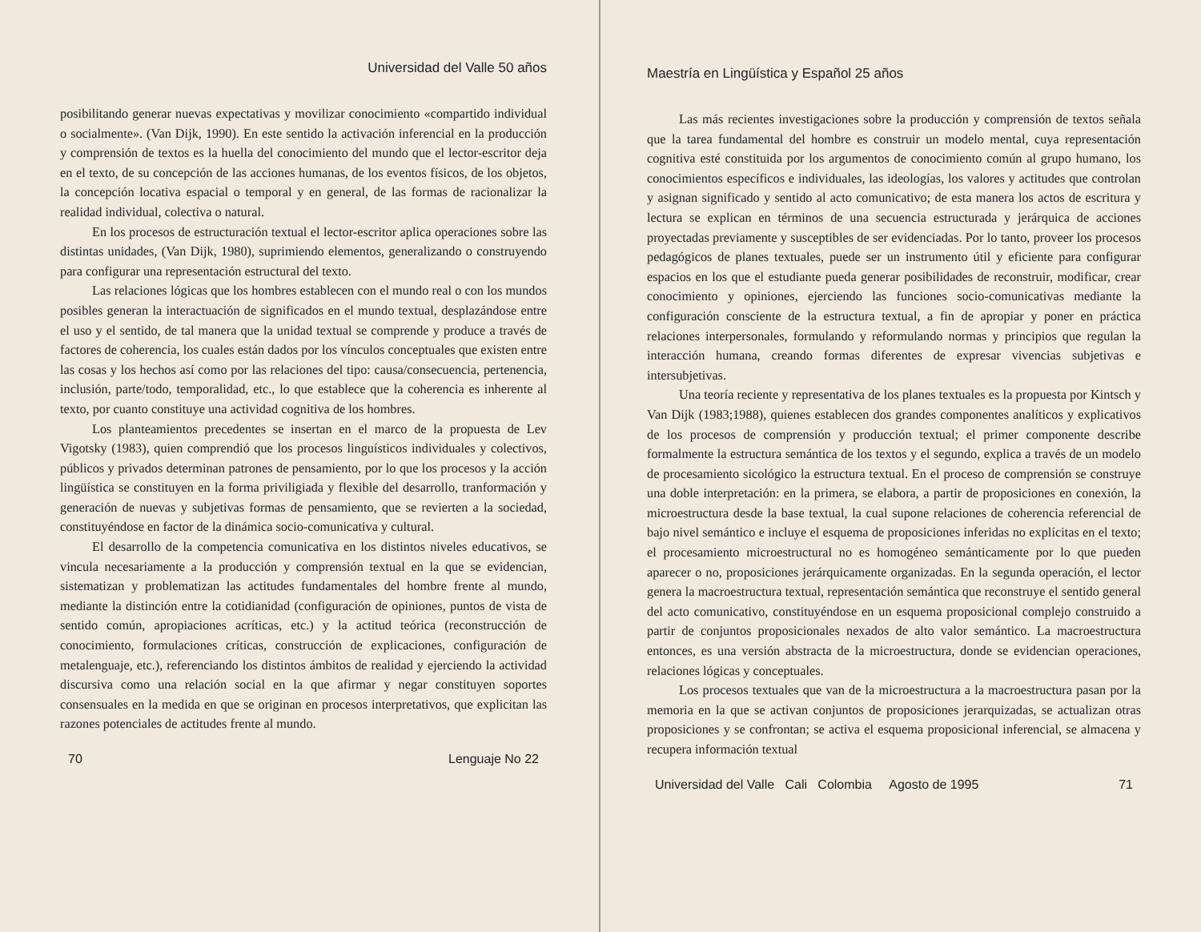Universidad del Valle 50 años
posibilitando generar nuevas expectativas y movilizar conocimiento «compartido individual o socialmente». (Van Dijk, 1990). En este sentido la activación inferencial en la producción y comprensión de textos es la huella del conocimiento del mundo que el lector-escritor deja en el texto, de su concepción de las acciones humanas, de los eventos físicos, de los objetos, la concepción locativa espacial o temporal y en general, de las formas de racionalizar la realidad individual, colectiva o natural.
En los procesos de estructuración textual el lector-escritor aplica operaciones sobre las distintas unidades, (Van Dijk, 1980), suprimiendo elementos, generalizando o construyendo para configurar una representación estructural del texto.
Las relaciones lógicas que los hombres establecen con el mundo real o con los mundos posibles generan la interactuación de significados en el mundo textual, desplazándose entre el uso y el sentido, de tal manera que la unidad textual se comprende y produce a través de factores de coherencia, los cuales están dados por los vínculos conceptuales que existen entre las cosas y los hechos así como por las relaciones del tipo: causa/consecuencia, pertenencia, inclusión, parte/todo, temporalidad, etc., lo que establece que la coherencia es inherente al texto, por cuanto constituye una actividad cognitiva de los hombres.
Los planteamientos precedentes se insertan en el marco de la propuesta de Lev Vigotsky (1983), quien comprendió que los procesos linguísticos individuales y colectivos, públicos y privados determinan patrones de pensamiento, por lo que los procesos y la acción lingüística se constituyen en la forma priviligiada y flexible del desarrollo, tranformación y generación de nuevas y subjetivas formas de pensamiento, que se revierten a la sociedad, constituyéndose en factor de la dinámica socio-comunicativa y cultural.
El desarrollo de la competencia comunicativa en los distintos niveles educativos, se vincula necesariamente a la producción y comprensión textual en la que se evidencian, sistematizan y problematizan las actitudes fundamentales del hombre frente al mundo, mediante la distinción entre la cotidianidad (configuración de opiniones, puntos de vista de sentido común, apropiaciones acríticas, etc.) y la actitud teórica (reconstrucción de conocimiento, formulaciones críticas, construcción de explicaciones, configuración de metalenguaje, etc.), referenciando los distintos ámbitos de realidad y ejerciendo la actividad discursiva como una relación social en la que afirmar y negar constituyen soportes consensuales en la medida en que se originan en procesos interpretativos, que explicitan las razones potenciales de actitudes frente al mundo.
70 Lenguaje No 22
Maestría en Lingüística y Español 25 años
Las más recientes investigaciones sobre la producción y comprensión de textos señala que la tarea fundamental del hombre es construir un modelo mental, cuya representación cognitiva esté constituida por los argumentos de conocimiento común al grupo humano, los conocimientos específicos e individuales, las ideologías, los valores y actitudes que controlan y asignan significado y sentido al acto comunicativo; de esta manera los actos de escritura y lectura se explican en términos de una secuencia estructurada y jerárquica de acciones proyectadas previamente y susceptibles de ser evidenciadas. Por lo tanto, proveer los procesos pedagógicos de planes textuales, puede ser un instrumento útil y eficiente para configurar espacios en los que el estudiante pueda generar posibilidades de reconstruir, modificar, crear conocimiento y opiniones, ejerciendo las funciones socio-comunicativas mediante la configuración consciente de la estructura textual, a fin de apropiar y poner en práctica relaciones interpersonales, formulando y reformulando normas y principios que regulan la interacción humana, creando formas diferentes de expresar vivencias subjetivas e intersubjetivas.
Una teoría reciente y representativa de los planes textuales es la propuesta por Kintsch y Van Dijk (1983;1988), quienes establecen dos grandes componentes analíticos y explicativos de los procesos de comprensión y producción textual; el primer componente describe formalmente la estructura semántica de los textos y el segundo, explica a través de un modelo de procesamiento sicológico la estructura textual. En el proceso de comprensión se construye una doble interpretación: en la primera, se elabora, a partir de proposiciones en conexión, la microestructura desde la base textual, la cual supone relaciones de coherencia referencial de bajo nivel semántico e incluye el esquema de proposiciones inferidas no explícitas en el texto; el procesamiento microestructural no es homogéneo semánticamente por lo que pueden aparecer o no, proposiciones jerárquicamente organizadas. En la segunda operación, el lector genera la macroestructura textual, representación semántica que reconstruye el sentido general del acto comunicativo, constituyéndose en un esquema proposicional complejo construido a partir de conjuntos proposicionales nexados de alto valor semántico. La macroestructura entonces, es una versión abstracta de la microestructura, donde se evidencian operaciones, relaciones lógicas y conceptuales.
Los procesos textuales que van de la microestructura a la macroestructura pasan por la memoria en la que se activan conjuntos de proposiciones jerarquizadas, se actualizan otras proposiciones y se confrontan; se activa el esquema proposicional inferencial, se almacena y recupera información textual
Universidad del Valle Cali Colombia Agosto de 1995 71